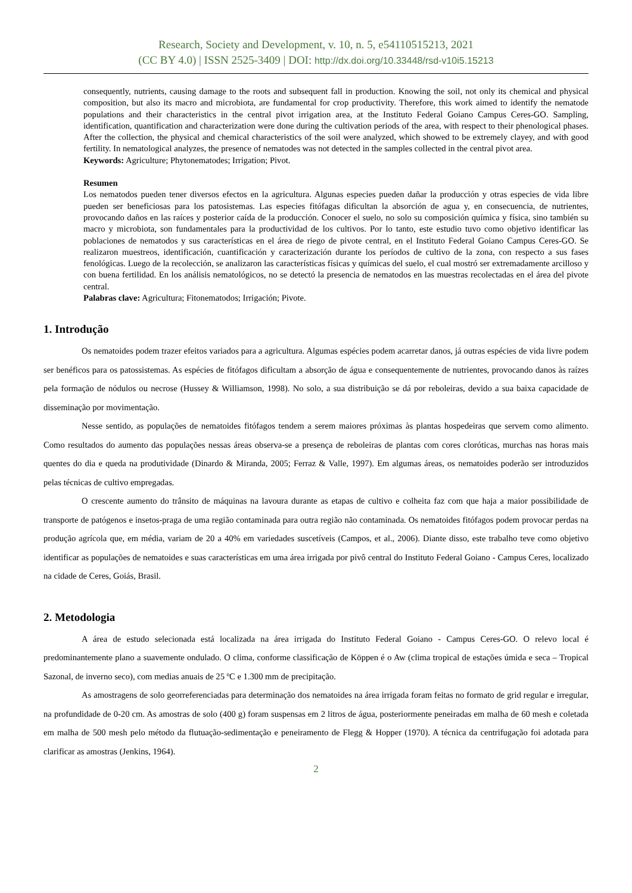Research, Society and Development, v. 10, n. 5, e54110515213, 2021
(CC BY 4.0) | ISSN 2525-3409 | DOI: http://dx.doi.org/10.33448/rsd-v10i5.15213
consequently, nutrients, causing damage to the roots and subsequent fall in production. Knowing the soil, not only its chemical and physical composition, but also its macro and microbiota, are fundamental for crop productivity. Therefore, this work aimed to identify the nematode populations and their characteristics in the central pivot irrigation area, at the Instituto Federal Goiano Campus Ceres-GO. Sampling, identification, quantification and characterization were done during the cultivation periods of the area, with respect to their phenological phases. After the collection, the physical and chemical characteristics of the soil were analyzed, which showed to be extremely clayey, and with good fertility. In nematological analyzes, the presence of nematodes was not detected in the samples collected in the central pivot area.
Keywords: Agriculture; Phytonematodes; Irrigation; Pivot.
Resumen
Los nematodos pueden tener diversos efectos en la agricultura. Algunas especies pueden dañar la producción y otras especies de vida libre pueden ser beneficiosas para los patosistemas. Las especies fitófagas dificultan la absorción de agua y, en consecuencia, de nutrientes, provocando daños en las raíces y posterior caída de la producción. Conocer el suelo, no solo su composición química y física, sino también su macro y microbiota, son fundamentales para la productividad de los cultivos. Por lo tanto, este estudio tuvo como objetivo identificar las poblaciones de nematodos y sus características en el área de riego de pivote central, en el Instituto Federal Goiano Campus Ceres-GO. Se realizaron muestreos, identificación, cuantificación y caracterización durante los períodos de cultivo de la zona, con respecto a sus fases fenológicas. Luego de la recolección, se analizaron las características físicas y químicas del suelo, el cual mostró ser extremadamente arcilloso y con buena fertilidad. En los análisis nematológicos, no se detectó la presencia de nematodos en las muestras recolectadas en el área del pivote central.
Palabras clave: Agricultura; Fitonematodos; Irrigación; Pivote.
1. Introdução
Os nematoides podem trazer efeitos variados para a agricultura. Algumas espécies podem acarretar danos, já outras espécies de vida livre podem ser benéficos para os patossistemas. As espécies de fitófagos dificultam a absorção de água e consequentemente de nutrientes, provocando danos às raízes pela formação de nódulos ou necrose (Hussey & Williamson, 1998). No solo, a sua distribuição se dá por reboleiras, devido a sua baixa capacidade de disseminação por movimentação.
Nesse sentido, as populações de nematoides fitófagos tendem a serem maiores próximas às plantas hospedeiras que servem como alimento. Como resultados do aumento das populações nessas áreas observa-se a presença de reboleiras de plantas com cores cloróticas, murchas nas horas mais quentes do dia e queda na produtividade (Dinardo & Miranda, 2005; Ferraz & Valle, 1997). Em algumas áreas, os nematoides poderão ser introduzidos pelas técnicas de cultivo empregadas.
O crescente aumento do trânsito de máquinas na lavoura durante as etapas de cultivo e colheita faz com que haja a maior possibilidade de transporte de patógenos e insetos-praga de uma região contaminada para outra região não contaminada. Os nematoides fitófagos podem provocar perdas na produção agrícola que, em média, variam de 20 a 40% em variedades suscetíveis (Campos, et al., 2006). Diante disso, este trabalho teve como objetivo identificar as populações de nematoides e suas características em uma área irrigada por pivô central do Instituto Federal Goiano - Campus Ceres, localizado na cidade de Ceres, Goiás, Brasil.
2. Metodologia
A área de estudo selecionada está localizada na área irrigada do Instituto Federal Goiano - Campus Ceres-GO. O relevo local é predominantemente plano a suavemente ondulado. O clima, conforme classificação de Köppen é o Aw (clima tropical de estações úmida e seca – Tropical Sazonal, de inverno seco), com medias anuais de 25 ºC e 1.300 mm de precipitação.
As amostragens de solo georreferenciadas para determinação dos nematoides na área irrigada foram feitas no formato de grid regular e irregular, na profundidade de 0-20 cm. As amostras de solo (400 g) foram suspensas em 2 litros de água, posteriormente peneiradas em malha de 60 mesh e coletada em malha de 500 mesh pelo método da flutuação-sedimentação e peneiramento de Flegg & Hopper (1970). A técnica da centrifugação foi adotada para clarificar as amostras (Jenkins, 1964).
2